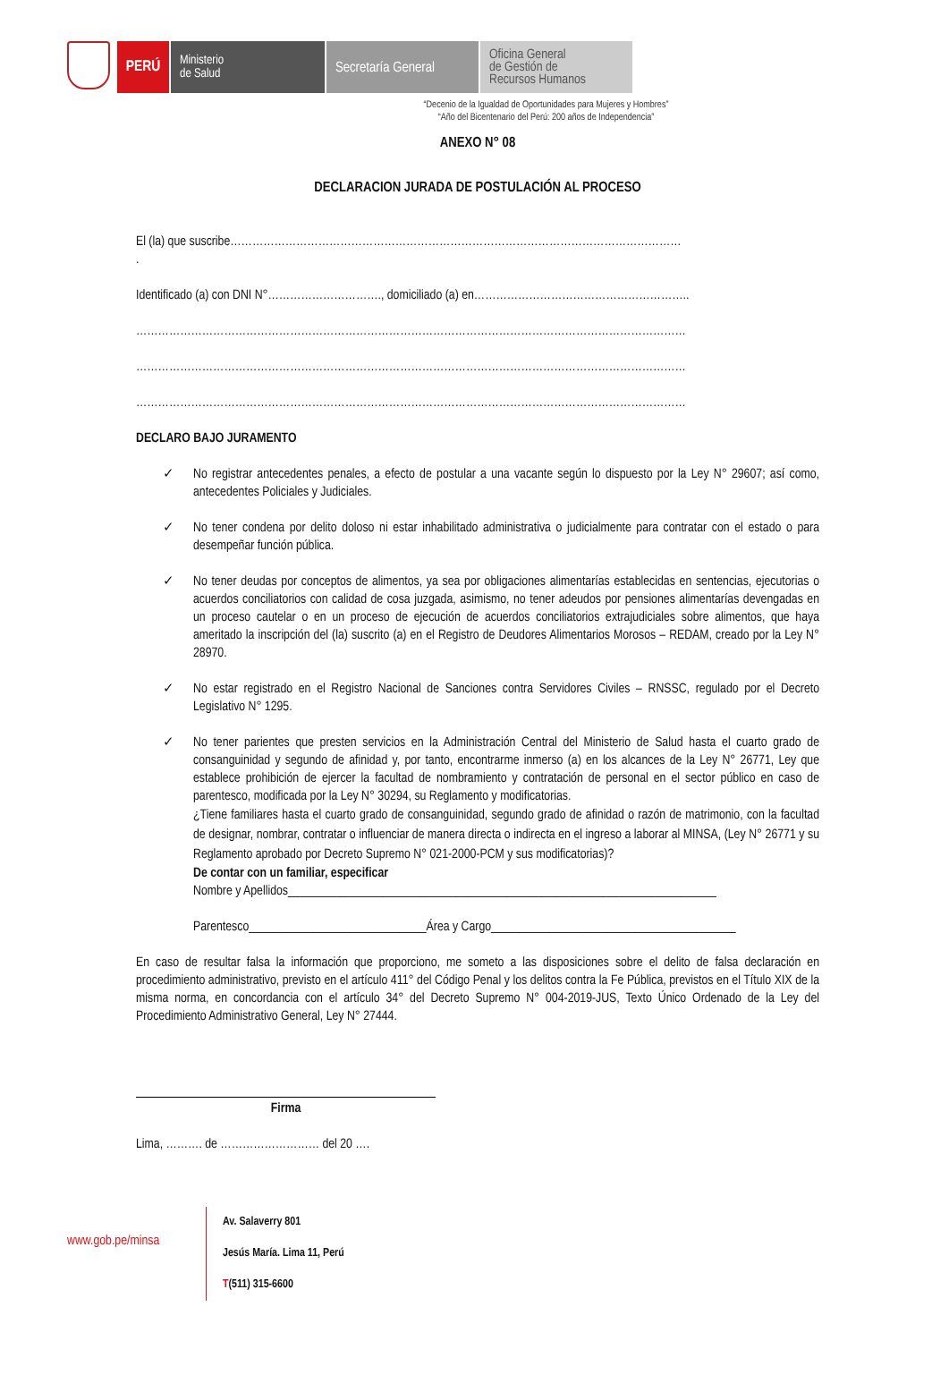PERÚ
Ministerio
de Salud
Secretaría General
Oficina General
de Gestión de
Recursos Humanos
“Decenio de la Igualdad de Oportunidades para Mujeres y Hombres”
“Año del Bicentenario del Perú: 200 años de Independencia”
ANEXO N° 08
DECLARACION JURADA DE POSTULACIÓN AL PROCESO
El (la) que suscribe……………………………………………………………………………………………………………
.
Identificado (a) con DNI N°…………………………., domiciliado (a) en…………………………………………………..
……………………………………………………………………………………………………………………………………
……………………………………………………………………………………………………………………………………
……………………………………………………………………………………………………………………………………
DECLARO BAJO JURAMENTO
✓ No registrar antecedentes penales, a efecto de postular a una vacante según lo dispuesto por la Ley N° 29607; así como, antecedentes Policiales y Judiciales.
✓ No tener condena por delito doloso ni estar inhabilitado administrativa o judicialmente para contratar con el estado o para desempeñar función pública.
✓ No tener deudas por conceptos de alimentos, ya sea por obligaciones alimentarías establecidas en sentencias, ejecutorias o acuerdos conciliatorios con calidad de cosa juzgada, asimismo, no tener adeudos por pensiones alimentarías devengadas en un proceso cautelar o en un proceso de ejecución de acuerdos conciliatorios extrajudiciales sobre alimentos, que haya ameritado la inscripción del (la) suscrito (a) en el Registro de Deudores Alimentarios Morosos – REDAM, creado por la Ley N° 28970.
✓ No estar registrado en el Registro Nacional de Sanciones contra Servidores Civiles – RNSSC, regulado por el Decreto Legislativo N° 1295.
✓ No tener parientes que presten servicios en la Administración Central del Ministerio de Salud hasta el cuarto grado de consanguinidad y segundo de afinidad y, por tanto, encontrarme inmerso (a) en los alcances de la Ley N° 26771, Ley que establece prohibición de ejercer la facultad de nombramiento y contratación de personal en el sector público en caso de parentesco, modificada por la Ley N° 30294, su Reglamento y modificatorias.
¿Tiene familiares hasta el cuarto grado de consanguinidad, segundo grado de afinidad o razón de matrimonio, con la facultad de designar, nombrar, contratar o influenciar de manera directa o indirecta en el ingreso a laborar al MINSA, (Ley N° 26771 y su Reglamento aprobado por Decreto Supremo N° 021-2000-PCM y sus modificatorias)?
De contar con un familiar, especificar
Nombre y Apellidos______________________________________________________________________
Parentesco_____________________________Área y Cargo________________________________________
En caso de resultar falsa la información que proporciono, me someto a las disposiciones sobre el delito de falsa declaración en procedimiento administrativo, previsto en el artículo 411° del Código Penal y los delitos contra la Fe Pública, previstos en el Título XIX de la misma norma, en concordancia con el artículo 34° del Decreto Supremo N° 004-2019-JUS, Texto Único Ordenado de la Ley del Procedimiento Administrativo General, Ley N° 27444.
Firma
Lima, ………. de ……………………… del 20 ….
www.gob.pe/minsa
Av. Salaverry 801
Jesús María. Lima 11, Perú
T(511) 315-6600